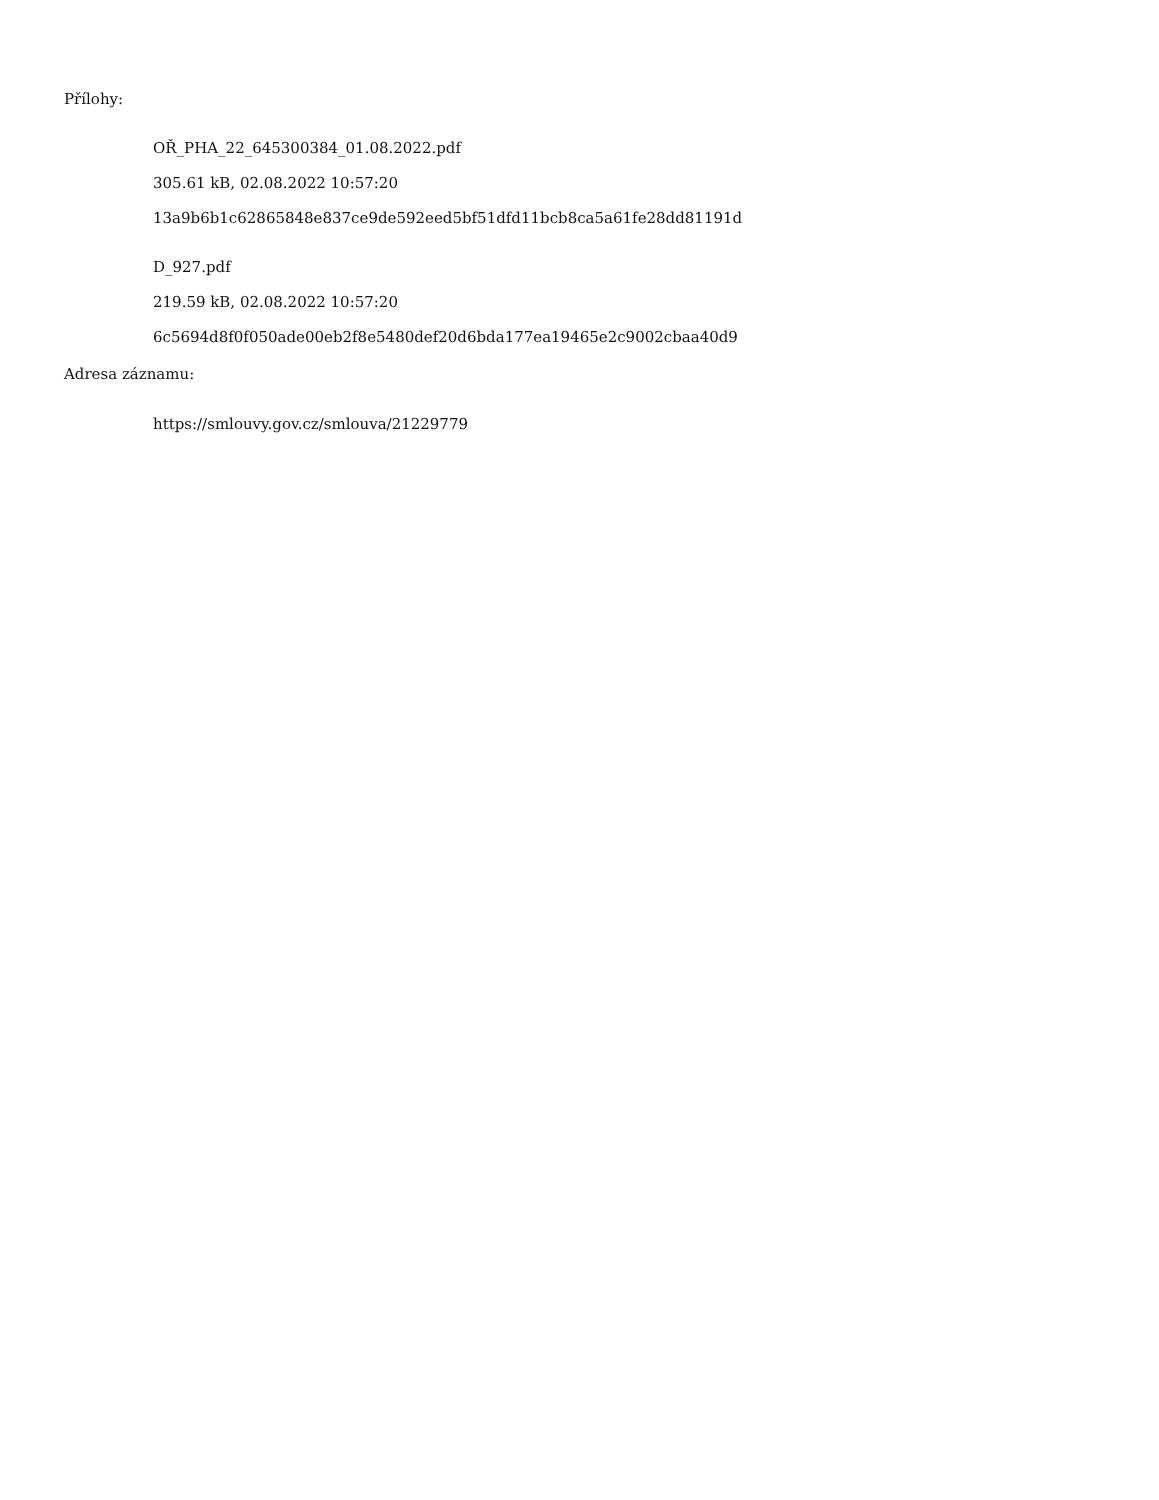Přílohy:
OŘ_PHA_22_645300384_01.08.2022.pdf
305.61 kB, 02.08.2022 10:57:20
13a9b6b1c62865848e837ce9de592eed5bf51dfd11bcb8ca5a61fe28dd81191d
D_927.pdf
219.59 kB, 02.08.2022 10:57:20
6c5694d8f0f050ade00eb2f8e5480def20d6bda177ea19465e2c9002cbaa40d9
Adresa záznamu:
https://smlouvy.gov.cz/smlouva/21229779